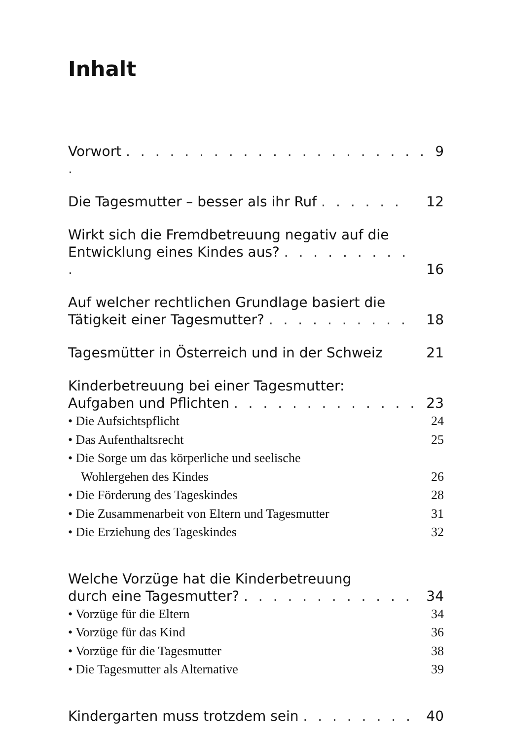Inhalt
Vorwort . . . . . . . . . . . . . . . . . . . . . . 9
Die Tagesmutter – besser als ihr Ruf . . . . . . 12
Wirkt sich die Fremdbetreuung negativ auf die
Entwicklung eines Kindes aus? . . . . . . . . . . 16
Auf welcher rechtlichen Grundlage basiert die
Tätigkeit einer Tagesmutter? . . . . . . . . . . 18
Tagesmütter in Österreich und in der Schweiz 21
Kinderbetreuung bei einer Tagesmutter:
Aufgaben und Pflichten . . . . . . . . . . . . . 23
• Die Aufsichtspflicht 24
• Das Aufenthaltsrecht 25
• Die Sorge um das körperliche und seelische
Wohlergehen des Kindes 26
• Die Förderung des Tageskindes 28
• Die Zusammenarbeit von Eltern und Tagesmutter 31
• Die Erziehung des Tageskindes 32
Welche Vorzüge hat die Kinderbetreuung
durch eine Tagesmutter? . . . . . . . . . . . . 34
• Vorzüge für die Eltern 34
• Vorzüge für das Kind 36
• Vorzüge für die Tagesmutter 38
• Die Tagesmutter als Alternative 39
Kindergarten muss trotzdem sein . . . . . . . . 40